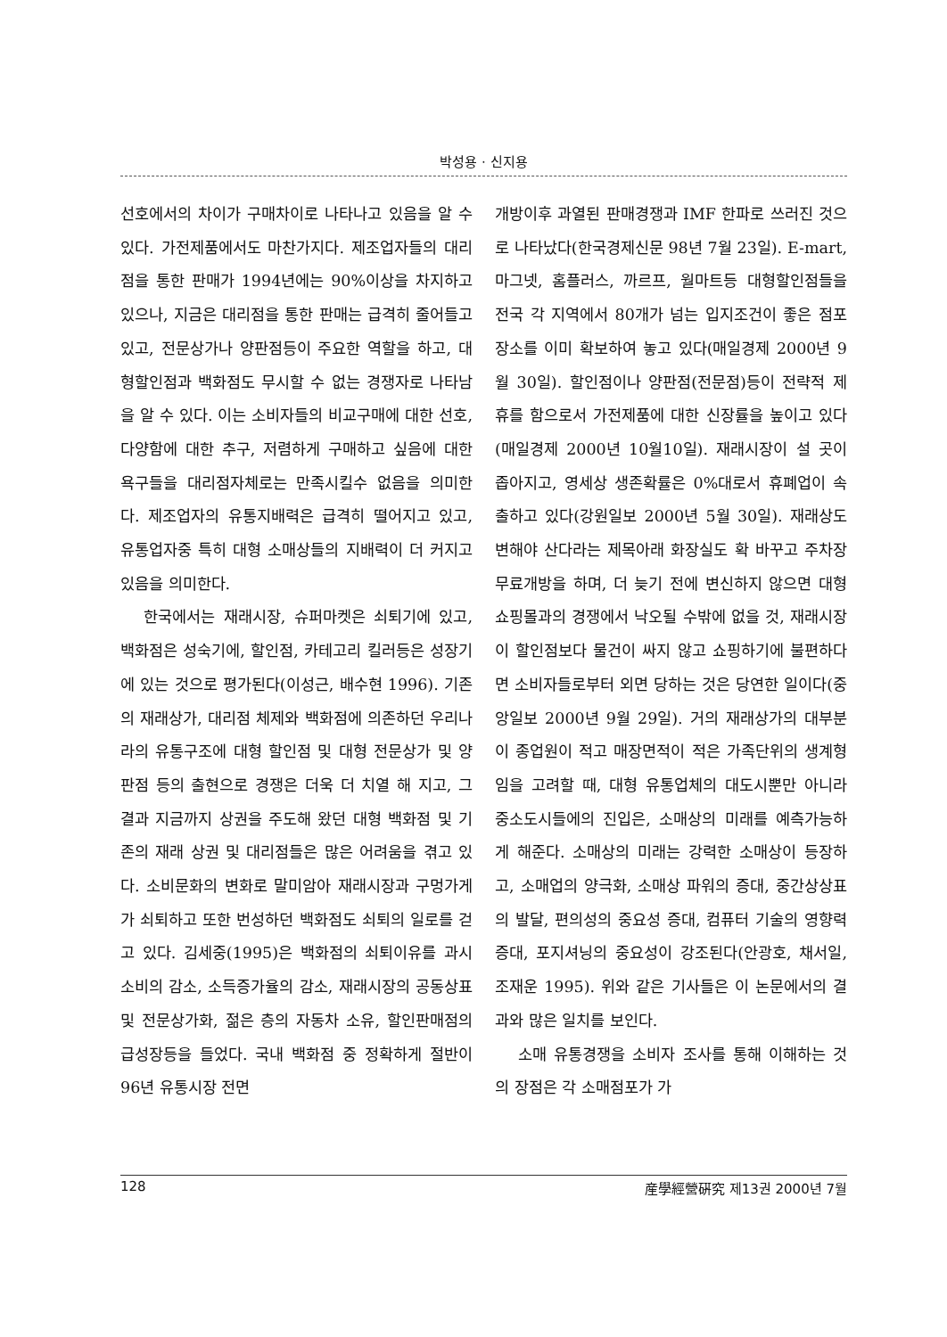박성용 · 신지용
선호에서의 차이가 구매차이로 나타나고 있음을 알 수 있다. 가전제품에서도 마찬가지다. 제조업자들의 대리점을 통한 판매가 1994년에는 90%이상을 차지하고 있으나, 지금은 대리점을 통한 판매는 급격히 줄어들고 있고, 전문상가나 양판점등이 주요한 역할을 하고, 대형할인점과 백화점도 무시할 수 없는 경쟁자로 나타남을 알 수 있다. 이는 소비자들의 비교구매에 대한 선호, 다양함에 대한 추구, 저렴하게 구매하고 싶음에 대한 욕구들을 대리점자체로는 만족시킬수 없음을 의미한다. 제조업자의 유통지배력은 급격히 떨어지고 있고, 유통업자중 특히 대형 소매상들의 지배력이 더 커지고 있음을 의미한다.
한국에서는 재래시장, 슈퍼마켓은 쇠퇴기에 있고, 백화점은 성숙기에, 할인점, 카테고리 킬러등은 성장기에 있는 것으로 평가된다(이성근, 배수현 1996). 기존의 재래상가, 대리점 체제와 백화점에 의존하던 우리나라의 유통구조에 대형 할인점 및 대형 전문상가 및 양판점 등의 출현으로 경쟁은 더욱 더 치열 해 지고, 그 결과 지금까지 상권을 주도해 왔던 대형 백화점 및 기존의 재래 상권 및 대리점들은 많은 어려움을 겪고 있다. 소비문화의 변화로 말미암아 재래시장과 구멍가게가 쇠퇴하고 또한 번성하던 백화점도 쇠퇴의 일로를 걷고 있다. 김세중(1995)은 백화점의 쇠퇴이유를 과시소비의 감소, 소득증가율의 감소, 재래시장의 공동상표 및 전문상가화, 젊은 층의 자동차 소유, 할인판매점의 급성장등을 들었다. 국내 백화점 중 정확하게 절반이 96년 유통시장 전면
개방이후 과열된 판매경쟁과 IMF 한파로 쓰러진 것으로 나타났다(한국경제신문 98년 7월 23일). E-mart, 마그넷, 홈플러스, 까르프, 월마트등 대형할인점들을 전국 각 지역에서 80개가 넘는 입지조건이 좋은 점포장소를 이미 확보하여 놓고 있다(매일경제 2000년 9월 30일). 할인점이나 양판점(전문점)등이 전략적 제휴를 함으로서 가전제품에 대한 신장률을 높이고 있다(매일경제 2000년 10월10일). 재래시장이 설 곳이 좁아지고, 영세상 생존확률은 0%대로서 휴폐업이 속출하고 있다(강원일보 2000년 5월 30일). 재래상도 변해야 산다라는 제목아래 화장실도 확 바꾸고 주차장 무료개방을 하며, 더 늦기 전에 변신하지 않으면 대형 쇼핑몰과의 경쟁에서 낙오될 수밖에 없을 것, 재래시장이 할인점보다 물건이 싸지 않고 쇼핑하기에 불편하다면 소비자들로부터 외면 당하는 것은 당연한 일이다(중앙일보 2000년 9월 29일). 거의 재래상가의 대부분이 종업원이 적고 매장면적이 적은 가족단위의 생계형임을 고려할 때, 대형 유통업체의 대도시뿐만 아니라 중소도시들에의 진입은, 소매상의 미래를 예측가능하게 해준다. 소매상의 미래는 강력한 소매상이 등장하고, 소매업의 양극화, 소매상 파워의 증대, 중간상상표의 발달, 편의성의 중요성 증대, 컴퓨터 기술의 영향력 증대, 포지셔닝의 중요성이 강조된다(안광호, 채서일, 조재운 1995). 위와 같은 기사들은 이 논문에서의 결과와 많은 일치를 보인다.
소매 유통경쟁을 소비자 조사를 통해 이해하는 것의 장점은 각 소매점포가 가
128 産學經營硏究 제13권 2000년 7월